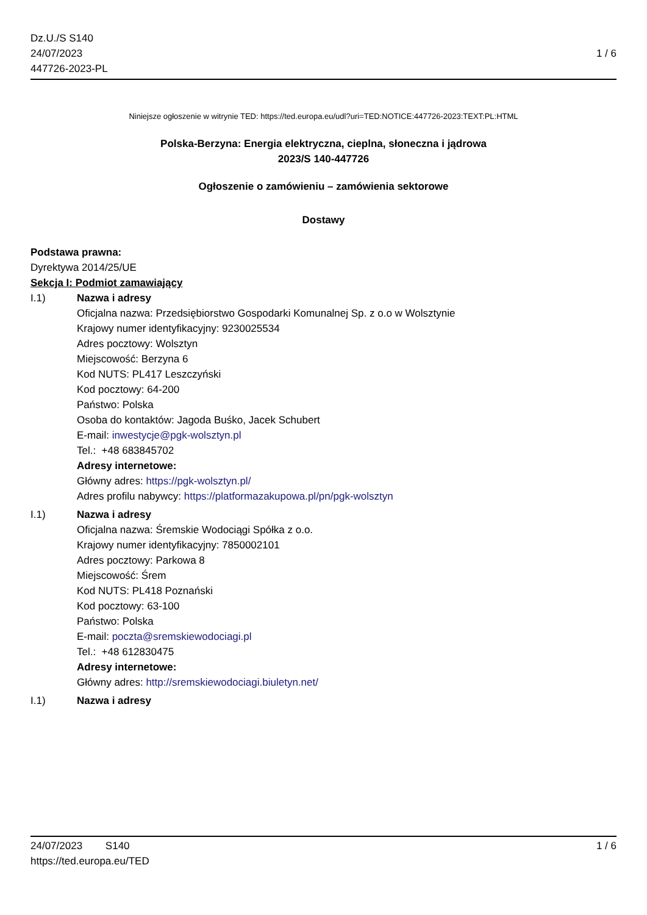Dz.U./S S140
24/07/2023
447726-2023-PL
1 / 6
Niniejsze ogłoszenie w witrynie TED: https://ted.europa.eu/udl?uri=TED:NOTICE:447726-2023:TEXT:PL:HTML
Polska-Berzyna: Energia elektryczna, cieplna, słoneczna i jądrowa
2023/S 140-447726
Ogłoszenie o zamówieniu – zamówienia sektorowe
Dostawy
Podstawa prawna:
Dyrektywa 2014/25/UE
Sekcja I: Podmiot zamawiający
I.1) Nazwa i adresy
Oficjalna nazwa: Przedsiębiorstwo Gospodarki Komunalnej Sp. z o.o w Wolsztynie
Krajowy numer identyfikacyjny: 9230025534
Adres pocztowy: Wolsztyn
Miejscowość: Berzyna 6
Kod NUTS: PL417 Leszczyński
Kod pocztowy: 64-200
Państwo: Polska
Osoba do kontaktów: Jagoda Buśko, Jacek Schubert
E-mail: inwestycje@pgk-wolsztyn.pl
Tel.: +48 683845702
Adresy internetowe:
Główny adres: https://pgk-wolsztyn.pl/
Adres profilu nabywcy: https://platformazakupowa.pl/pn/pgk-wolsztyn
I.1) Nazwa i adresy
Oficjalna nazwa: Śremskie Wodociągi Spółka z o.o.
Krajowy numer identyfikacyjny: 7850002101
Adres pocztowy: Parkowa 8
Miejscowość: Śrem
Kod NUTS: PL418 Poznański
Kod pocztowy: 63-100
Państwo: Polska
E-mail: poczta@sremskiewodociagi.pl
Tel.: +48 612830475
Adresy internetowe:
Główny adres: http://sremskiewodociagi.biuletyn.net/
I.1) Nazwa i adresy
24/07/2023 S140 1 / 6
https://ted.europa.eu/TED